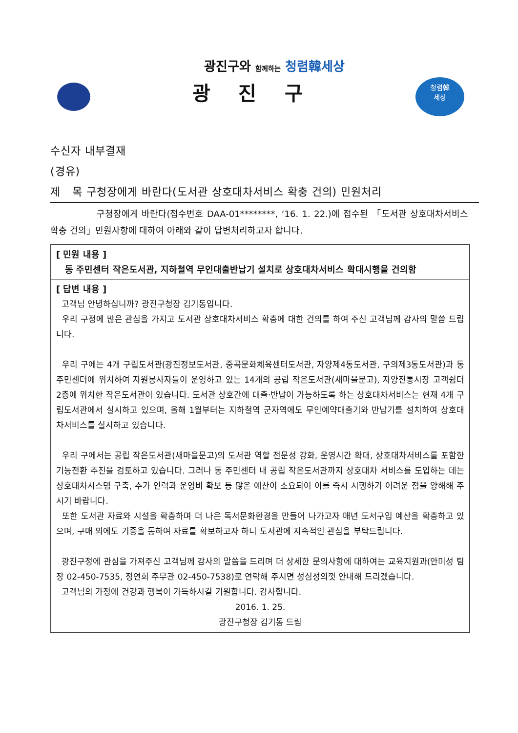광진구와 함께하는 청렴韓세상
광 진 구
청렴韓
세상
수신자 내부결재
(경유)
제 목 구청장에게 바란다(도서관 상호대차서비스 확충 건의) 민원처리
구청장에게 바란다(접수번호 DAA-01********, ‘16. 1. 22.)에 접수된 「도서관 상호대차서비스 확충 건의」민원사항에 대하여 아래와 같이 답변처리하고자 합니다.
| [ 민원 내용 ] 동 주민센터 작은도서관, 지하철역 무인대출반납기 설치로 상호대차서비스 확대시행을 건의함 |
| [ 답변 내용 ] 고객님 안녕하십니까? 광진구청장 김기동입니다. 우리 구정에 많은 관심을 가지고 도서관 상호대차서비스 확충에 대한 건의를 하여 주신 고객님께 감사의 말씀 드립니다. 우리 구에는 4개 구립도서관(광진정보도서관, 중곡문화체육센터도서관, 자양제4동도서관, 구의제3동도서관)과 동 주민센터에 위치하여 자원봉사자들이 운영하고 있는 14개의 공립 작은도서관(새마을문고), 자양전통시장 고객쉼터 2층에 위치한 작은도서관이 있습니다. 도서관 상호간에 대출·반납이 가능하도록 하는 상호대차서비스는 현재 4개 구립도서관에서 실시하고 있으며, 올해 1월부터는 지하철역 군자역에도 무인예약대출기와 반납기를 설치하여 상호대차서비스를 실시하고 있습니다. 우리 구에서는 공립 작은도서관(새마을문고)의 도서관 역할 전문성 강화, 운영시간 확대, 상호대차서비스를 포함한 기능전환 추진을 검토하고 있습니다. 그러나 동 주민센터 내 공립 작은도서관까지 상호대차 서비스를 도입하는 데는 상호대차시스템 구축, 추가 인력과 운영비 확보 등 많은 예산이 소요되어 이를 즉시 시행하기 어려운 점을 양해해 주시기 바랍니다. 또한 도서관 자료와 시설을 확충하며 더 나은 독서문화환경을 만들어 나가고자 매년 도서구입 예산을 확충하고 있으며, 구매 외에도 기증을 통하여 자료를 확보하고자 하니 도서관에 지속적인 관심을 부탁드립니다. 광진구정에 관심을 가져주신 고객님께 감사의 말씀을 드리며 더 상세한 문의사항에 대하여는 교육지원과(안미성 팀장 02-450-7535, 정연희 주무관 02-450-7538)로 연락해 주시면 성심성의껏 안내해 드리겠습니다. 고객님의 가정에 건강과 행복이 가득하시길 기원합니다. 감사합니다. 2016. 1. 25. 광진구청장 김기동 드림 |